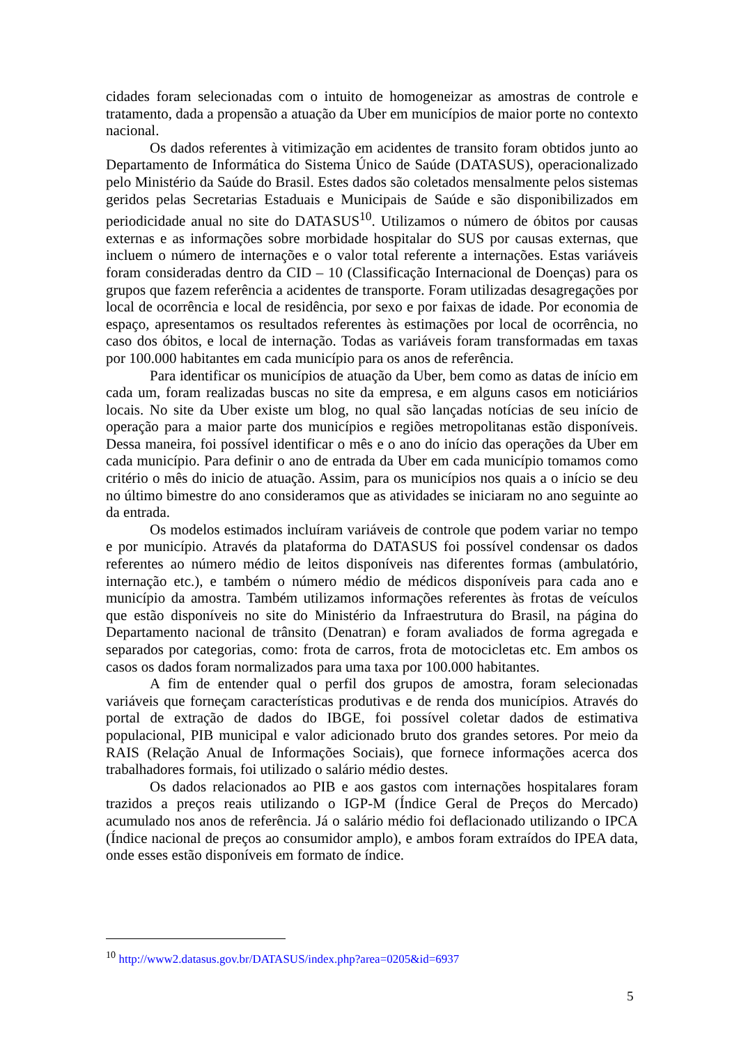cidades foram selecionadas com o intuito de homogeneizar as amostras de controle e tratamento, dada a propensão a atuação da Uber em municípios de maior porte no contexto nacional.
Os dados referentes à vitimização em acidentes de transito foram obtidos junto ao Departamento de Informática do Sistema Único de Saúde (DATASUS), operacionalizado pelo Ministério da Saúde do Brasil. Estes dados são coletados mensalmente pelos sistemas geridos pelas Secretarias Estaduais e Municipais de Saúde e são disponibilizados em periodicidade anual no site do DATASUS<sup>10</sup>. Utilizamos o número de óbitos por causas externas e as informações sobre morbidade hospitalar do SUS por causas externas, que incluem o número de internações e o valor total referente a internações. Estas variáveis foram consideradas dentro da CID – 10 (Classificação Internacional de Doenças) para os grupos que fazem referência a acidentes de transporte. Foram utilizadas desagregações por local de ocorrência e local de residência, por sexo e por faixas de idade. Por economia de espaço, apresentamos os resultados referentes às estimações por local de ocorrência, no caso dos óbitos, e local de internação. Todas as variáveis foram transformadas em taxas por 100.000 habitantes em cada município para os anos de referência.
Para identificar os municípios de atuação da Uber, bem como as datas de início em cada um, foram realizadas buscas no site da empresa, e em alguns casos em noticiários locais. No site da Uber existe um blog, no qual são lançadas notícias de seu início de operação para a maior parte dos municípios e regiões metropolitanas estão disponíveis. Dessa maneira, foi possível identificar o mês e o ano do início das operações da Uber em cada município. Para definir o ano de entrada da Uber em cada município tomamos como critério o mês do inicio de atuação. Assim, para os municípios nos quais a o início se deu no último bimestre do ano consideramos que as atividades se iniciaram no ano seguinte ao da entrada.
Os modelos estimados incluíram variáveis de controle que podem variar no tempo e por município. Através da plataforma do DATASUS foi possível condensar os dados referentes ao número médio de leitos disponíveis nas diferentes formas (ambulatório, internação etc.), e também o número médio de médicos disponíveis para cada ano e município da amostra. Também utilizamos informações referentes às frotas de veículos que estão disponíveis no site do Ministério da Infraestrutura do Brasil, na página do Departamento nacional de trânsito (Denatran) e foram avaliados de forma agregada e separados por categorias, como: frota de carros, frota de motocicletas etc. Em ambos os casos os dados foram normalizados para uma taxa por 100.000 habitantes.
A fim de entender qual o perfil dos grupos de amostra, foram selecionadas variáveis que forneçam características produtivas e de renda dos municípios. Através do portal de extração de dados do IBGE, foi possível coletar dados de estimativa populacional, PIB municipal e valor adicionado bruto dos grandes setores. Por meio da RAIS (Relação Anual de Informações Sociais), que fornece informações acerca dos trabalhadores formais, foi utilizado o salário médio destes.
Os dados relacionados ao PIB e aos gastos com internações hospitalares foram trazidos a preços reais utilizando o IGP-M (Índice Geral de Preços do Mercado) acumulado nos anos de referência. Já o salário médio foi deflacionado utilizando o IPCA (Índice nacional de preços ao consumidor amplo), e ambos foram extraídos do IPEA data, onde esses estão disponíveis em formato de índice.
<sup>10</sup> http://www2.datasus.gov.br/DATASUS/index.php?area=0205&id=6937
5